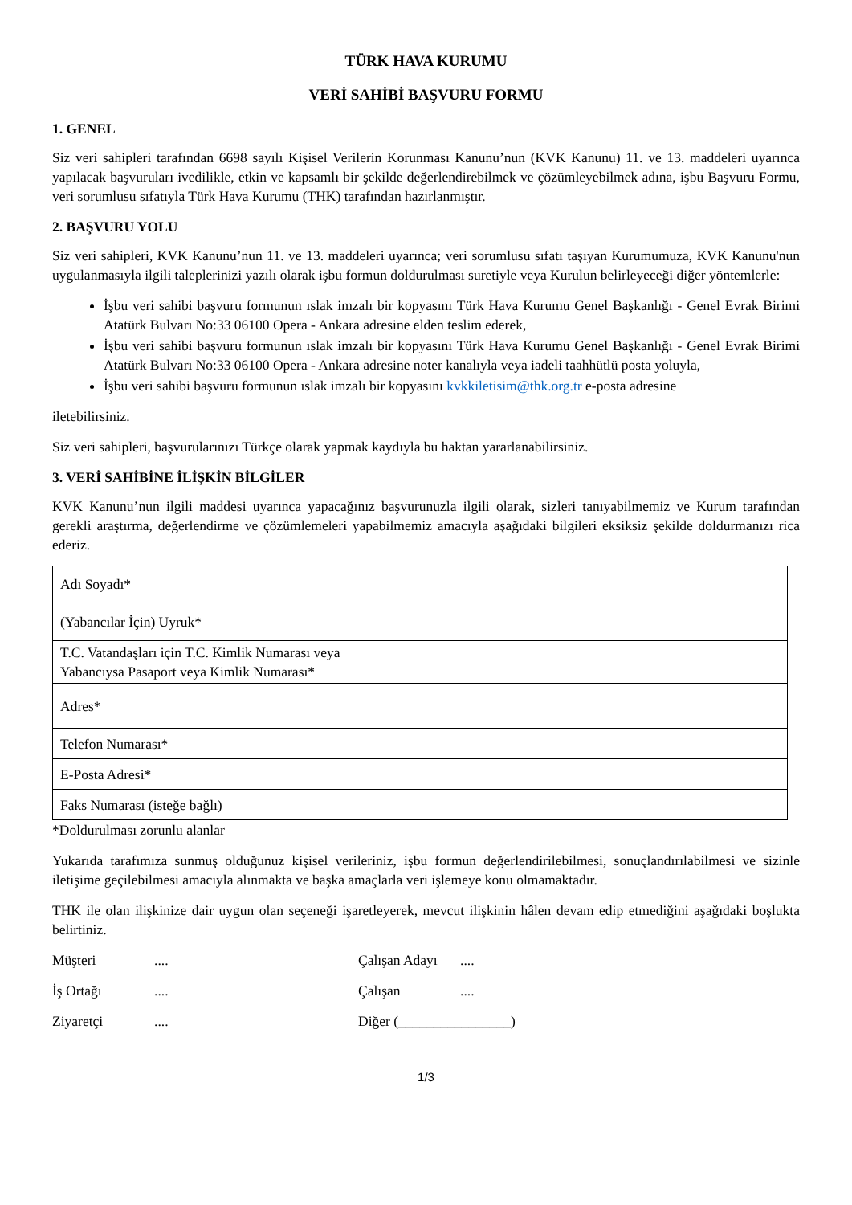TÜRK HAVA KURUMU
VERİ SAHİBİ BAŞVURU FORMU
1. GENEL
Siz veri sahipleri tarafından 6698 sayılı Kişisel Verilerin Korunması Kanunu’nun (KVK Kanunu) 11. ve 13. maddeleri uyarınca yapılacak başvuruları ivedilikle, etkin ve kapsamlı bir şekilde değerlendirebilmek ve çözümleyebilmek adına, işbu Başvuru Formu, veri sorumlusu sıfatıyla Türk Hava Kurumu (THK) tarafından hazırlanmıştır.
2. BAŞVURU YOLU
Siz veri sahipleri, KVK Kanunu’nun 11. ve 13. maddeleri uyarınca; veri sorumlusu sıfatı taşıyan Kurumumuza, KVK Kanunu'nun uygulanmasıyla ilgili taleplerinizi yazılı olarak işbu formun doldurulması suretiyle veya Kurulun belirleyeceği diğer yöntemlerle:
İşbu veri sahibi başvuru formunun ıslak imzalı bir kopyasını Türk Hava Kurumu Genel Başkanlığı - Genel Evrak Birimi Atatürk Bulvarı No:33 06100 Opera - Ankara adresine elden teslim ederek,
İşbu veri sahibi başvuru formunun ıslak imzalı bir kopyasını Türk Hava Kurumu Genel Başkanlığı - Genel Evrak Birimi Atatürk Bulvarı No:33 06100 Opera - Ankara adresine noter kanalıyla veya iadeli taahhütlü posta yoluyla,
İşbu veri sahibi başvuru formunun ıslak imzalı bir kopyasını kvkkiletisim@thk.org.tr e-posta adresine
iletebilirsiniz.
Siz veri sahipleri, başvurularınızı Türkçe olarak yapmak kaydıyla bu haktan yararlanabilirsiniz.
3. VERİ SAHİBİNE İLİŞKİN BİLGİLER
KVK Kanunu’nun ilgili maddesi uyarınca yapacağınız başvurunuzla ilgili olarak, sizleri tanıyabilmemiz ve Kurum tarafından gerekli araştırma, değerlendirme ve çözümlemeleri yapabilmemiz amacıyla aşağıdaki bilgileri eksiksiz şekilde doldurmanızı rica ederiz.
| Adı Soyadı* | |
| (Yabancılar İçin) Uyruk* | |
| T.C. Vatandaşları için T.C. Kimlik Numarası veya Yabancıysa Pasaport veya Kimlik Numarası* | |
| Adres* | |
| Telefon Numarası* | |
| E-Posta Adresi* | |
| Faks Numarası (isteğe bağlı) | |
*Doldurulması zorunlu alanlar
Yukarıda tarafımıza sunmuş olduğunuz kişisel verileriniz, işbu formun değerlendirilebilmesi, sonuçlandırılabilmesi ve sizinle iletişime geçilebilmesi amacıyla alınmakta ve başka amaçlarla veri işlemeye konu olmamaktadır.
THK ile olan ilişkinize dair uygun olan seçeneği işaretleyerek, mevcut ilişkinin hâlen devam edip etmediğini aşağıdaki boşlukta belirtiniz.
Müşteri .... Çalışan Adayı ....
İş Ortağı .... Çalışan ....
Ziyaretçi .... Diğer (________________)
1/3